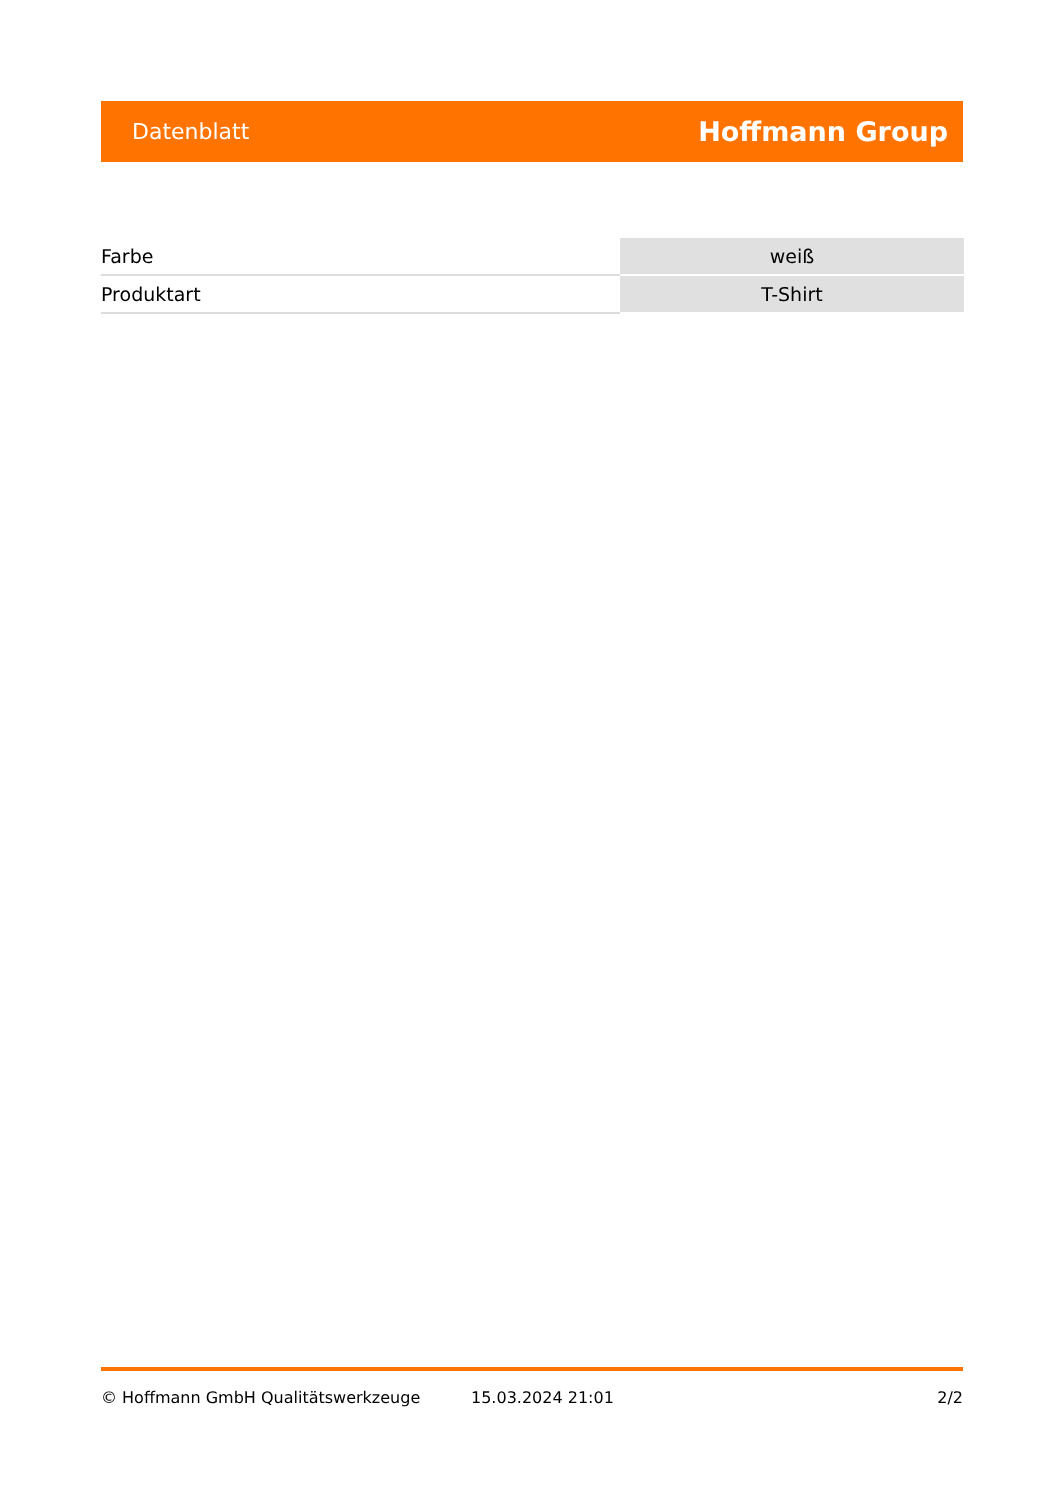Datenblatt Hoffmann Group
| Farbe | weiß |
| Produktart | T-Shirt |
© Hoffmann GmbH Qualitätswerkzeuge 15.03.2024 21:01 2/2